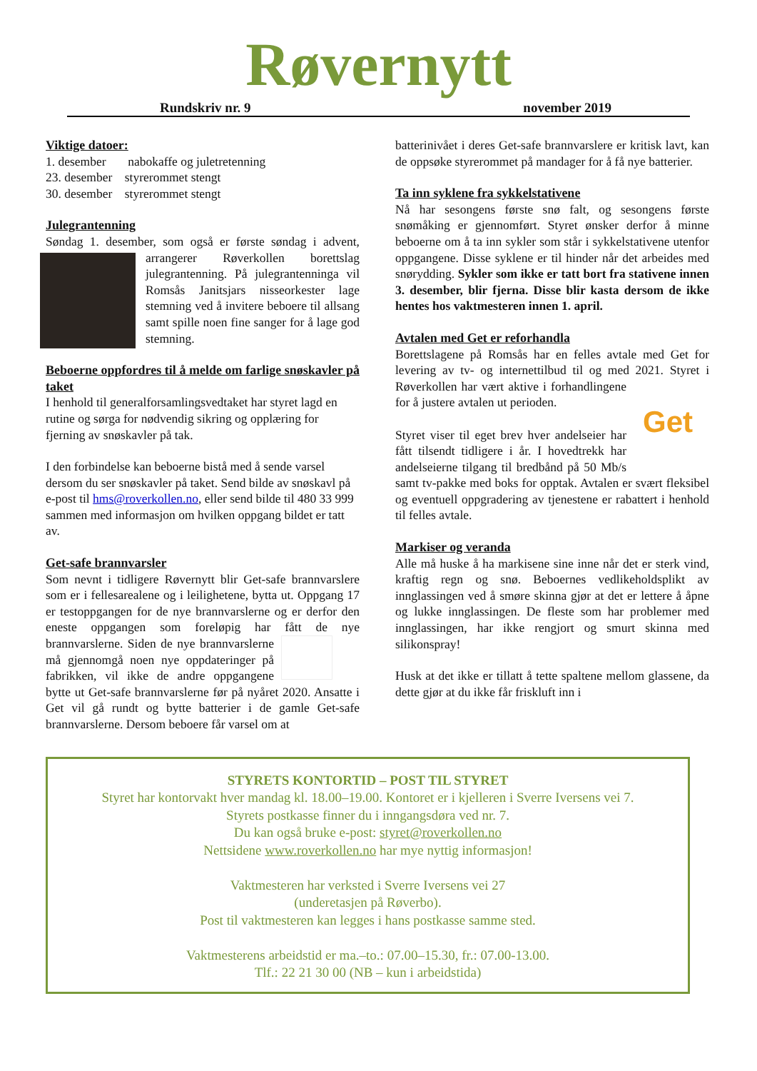Røvernytt
Rundskriv nr. 9 november 2019
Viktige datoer:
1. desember nabokaffe og juletretenning
23. desember styrerommet stengt
30. desember styrerommet stengt
Julegrantenning
Søndag 1. desember, som også er første søndag i advent, arrangerer Røverkollen borettslag julegrantenning. På julegrantenninga vil Romsås Janitsjars nisseorkester lage stemning ved å invitere beboere til allsang samt spille noen fine sanger for å lage god stemning.
Beboerne oppfordres til å melde om farlige snøskavler på taket
I henhold til generalforsamlingsvedtaket har styret lagd en rutine og sørga for nødvendig sikring og opplæring for fjerning av snøskavler på tak.
I den forbindelse kan beboerne bistå med å sende varsel dersom du ser snøskavler på taket. Send bilde av snøskavl på e-post til hms@roverkollen.no, eller send bilde til 480 33 999 sammen med informasjon om hvilken oppgang bildet er tatt av.
Get-safe brannvarsler
Som nevnt i tidligere Røvernytt blir Get-safe brannvarslere som er i fellesarealene og i leilighetene, bytta ut. Oppgang 17 er testoppgangen for de nye brannvarslerne og er derfor den eneste oppgangen som foreløpig har fått de nye brannvarslerne. Siden de nye brannvarslerne må gjennomgå noen nye oppdateringer på fabrikken, vil ikke de andre oppgangene bytte ut Get-safe brannvarslerne før på nyåret 2020. Ansatte i Get vil gå rundt og bytte batterier i de gamle Get-safe brannvarslerne. Dersom beboere får varsel om at
batterinivået i deres Get-safe brannvarslere er kritisk lavt, kan de oppsøke styrerommet på mandager for å få nye batterier.
Ta inn syklene fra sykkelstativene
Nå har sesongens første snø falt, og sesongens første snømåking er gjennomført. Styret ønsker derfor å minne beboerne om å ta inn sykler som står i sykkelstativene utenfor oppgangene. Disse syklene er til hinder når det arbeides med snørydding. Sykler som ikke er tatt bort fra stativene innen 3. desember, blir fjerna. Disse blir kasta dersom de ikke hentes hos vaktmesteren innen 1. april.
Avtalen med Get er reforhandla
Borettslagene på Romsås har en felles avtale med Get for levering av tv- og internettilbud til og med 2021.
Get
Styret i Røverkollen har vært aktive i forhandlingene for å justere avtalen ut perioden.
Styret viser til eget brev hver andelseier har fått tilsendt tidligere i år. I hovedtrekk har andelseierne tilgang til bredbånd på 50 Mb/s samt tv-pakke med boks for opptak. Avtalen er svært fleksibel og eventuell oppgradering av tjenestene er rabattert i henhold til felles avtale.
Markiser og veranda
Alle må huske å ha markisene sine inne når det er sterk vind, kraftig regn og snø. Beboernes vedlikeholdsplikt av innglassingen ved å smøre skinna gjør at det er lettere å åpne og lukke innglassingen. De fleste som har problemer med innglassingen, har ikke rengjort og smurt skinna med silikonspray!
Husk at det ikke er tillatt å tette spaltene mellom glassene, da dette gjør at du ikke får friskluft inn i
STYRETS KONTORTID – POST TIL STYRET
Styret har kontorvakt hver mandag kl. 18.00–19.00. Kontoret er i kjelleren i Sverre Iversens vei 7.
Styrets postkasse finner du i inngangsdøra ved nr. 7.
Du kan også bruke e-post: styret@roverkollen.no
Nettsidene www.roverkollen.no har mye nyttig informasjon!
Vaktmesteren har verksted i Sverre Iversens vei 27
(underetasjen på Røverbo).
Post til vaktmesteren kan legges i hans postkasse samme sted.
Vaktmesterens arbeidstid er ma.–to.: 07.00–15.30, fr.: 07.00-13.00.
Tlf.: 22 21 30 00 (NB – kun i arbeidstida)